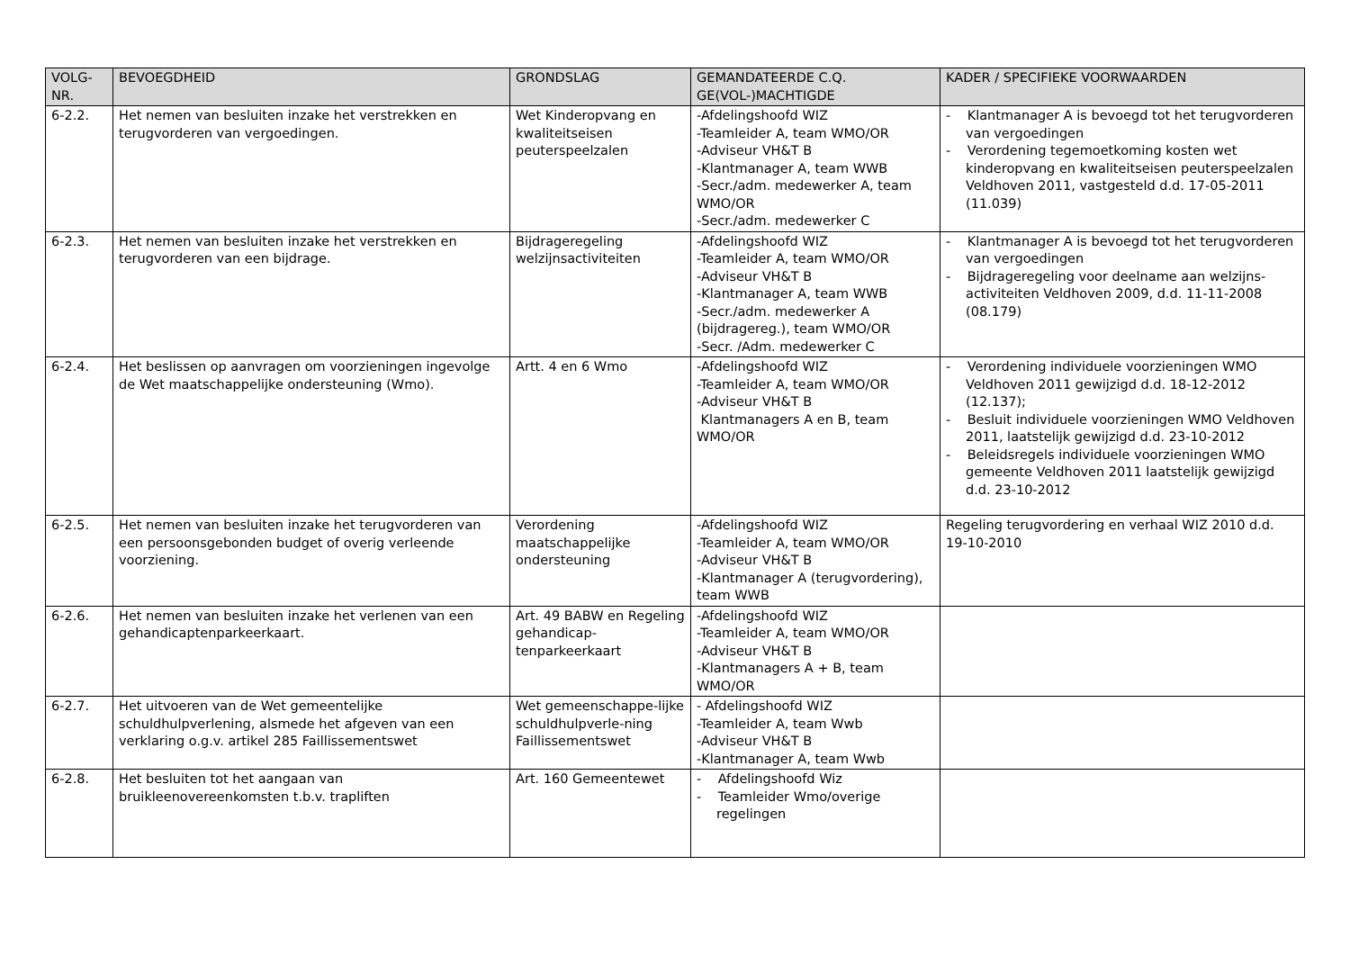| VOLG- NR. | BEVOEGDHEID | GRONDSLAG | GEMANDATEERDE C.Q. GE(VOL-)MACHTIGDE | KADER / SPECIFIEKE VOORWAARDEN |
| --- | --- | --- | --- | --- |
| 6-2.2. | Het nemen van besluiten inzake het verstrekken en terugvorderen van vergoedingen. | Wet Kinderopvang en kwaliteitseisen peuterspeelzalen | -Afdelingshoofd WIZ -Teamleider A, team WMO/OR -Adviseur VH&T B -Klantmanager A, team WWB -Secr./adm. medewerker A, team WMO/OR -Secr./adm. medewerker C | - Klantmanager A is bevoegd tot het terugvorderen van vergoedingen - Verordening tegemoetkoming kosten wet kinderopvang en kwaliteitseisen peuterspeelzalen Veldhoven 2011, vastgesteld d.d. 17-05-2011 (11.039) |
| 6-2.3. | Het nemen van besluiten inzake het verstrekken en terugvorderen van een bijdrage. | Bijdrageregeling welzijnsactiviteiten | -Afdelingshoofd WIZ -Teamleider A, team WMO/OR -Adviseur VH&T B -Klantmanager A, team WWB -Secr./adm. medewerker A (bijdragereg.), team WMO/OR -Secr. /Adm. medewerker C | - Klantmanager A is bevoegd tot het terugvorderen van vergoedingen - Bijdrageregeling voor deelname aan welzijns-activiteiten Veldhoven 2009, d.d. 11-11-2008 (08.179) |
| 6-2.4. | Het beslissen op aanvragen om voorzieningen ingevolge de Wet maatschappelijke ondersteuning (Wmo). | Artt. 4 en 6 Wmo | -Afdelingshoofd WIZ -Teamleider A, team WMO/OR -Adviseur VH&T B Klantmanagers A en B, team WMO/OR | - Verordening individuele voorzieningen WMO Veldhoven 2011 gewijzigd d.d. 18-12-2012 (12.137); - Besluit individuele voorzieningen WMO Veldhoven 2011, laatstelijk gewijzigd d.d. 23-10-2012 - Beleidsregels individuele voorzieningen WMO gemeente Veldhoven 2011 laatstelijk gewijzigd d.d. 23-10-2012 |
| 6-2.5. | Het nemen van besluiten inzake het terugvorderen van een persoonsgebonden budget of overig verleende voorziening. | Verordening maatschappelijke ondersteuning | -Afdelingshoofd WIZ -Teamleider A, team WMO/OR -Adviseur VH&T B -Klantmanager A (terugvordering), team WWB | Regeling terugvordering en verhaal WIZ 2010 d.d. 19-10-2010 |
| 6-2.6. | Het nemen van besluiten inzake het verlenen van een gehandicaptenparkeerkaart. | Art. 49 BABW en Regeling gehandicap-tenparkeerkaart | -Afdelingshoofd WIZ -Teamleider A, team WMO/OR -Adviseur VH&T B -Klantmanagers A + B, team WMO/OR | |
| 6-2.7. | Het uitvoeren van de Wet gemeentelijke schuldhulpverlening, alsmede het afgeven van een verklaring o.g.v. artikel 285 Faillissementswet | Wet gemeenschappe-lijke schuldhulpverle-ning Faillissementswet | - Afdelingshoofd WIZ -Teamleider A, team Wwb -Adviseur VH&T B -Klantmanager A, team Wwb | |
| 6-2.8. | Het besluiten tot het aangaan van bruikleenovereenkomsten t.b.v. trapliften | Art. 160 Gemeentewet | - Afdelingshoofd Wiz - Teamleider Wmo/overige regelingen | |